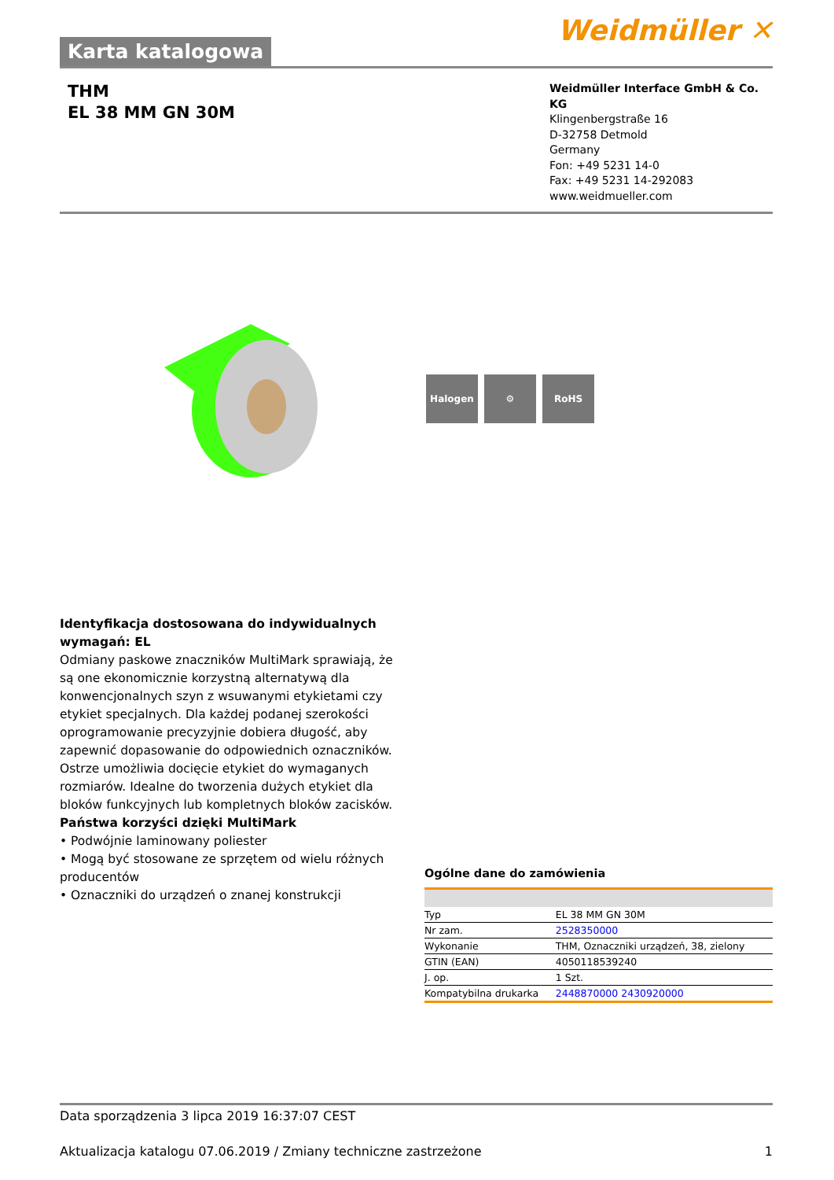Karta katalogowa
Weidmüller ✕
THM
EL 38 MM GN 30M
Weidmüller Interface GmbH & Co. KG
Klingenbergstraße 16
D-32758 Detmold
Germany
Fon: +49 5231 14-0
Fax: +49 5231 14-292083
www.weidmueller.com
Halogen ⚙ RoHS
Identyfikacja dostosowana do indywidualnych wymagań: EL
Odmiany paskowe znaczników MultiMark sprawiają, że są one ekonomicznie korzystną alternatywą dla konwencjonalnych szyn z wsuwanymi etykietami czy etykiet specjalnych. Dla każdej podanej szerokości oprogramowanie precyzyjnie dobiera długość, aby zapewnić dopasowanie do odpowiednich oznaczników. Ostrze umożliwia docięcie etykiet do wymaganych rozmiarów. Idealne do tworzenia dużych etykiet dla bloków funkcyjnych lub kompletnych bloków zacisków.
Państwa korzyści dzięki MultiMark
• Podwójnie laminowany poliester
• Mogą być stosowane ze sprzętem od wielu różnych producentów
• Oznaczniki do urządzeń o znanej konstrukcji
Ogólne dane do zamówienia
| Typ | EL 38 MM GN 30M |
| Nr zam. | 2528350000 |
| Wykonanie | THM, Oznaczniki urządzeń, 38, zielony |
| GTIN (EAN) | 4050118539240 |
| J. op. | 1 Szt. |
| Kompatybilna drukarka | 2448870000 2430920000 |
Data sporządzenia 3 lipca 2019 16:37:07 CEST
Aktualizacja katalogu 07.06.2019 / Zmiany techniczne zastrzeżone 1